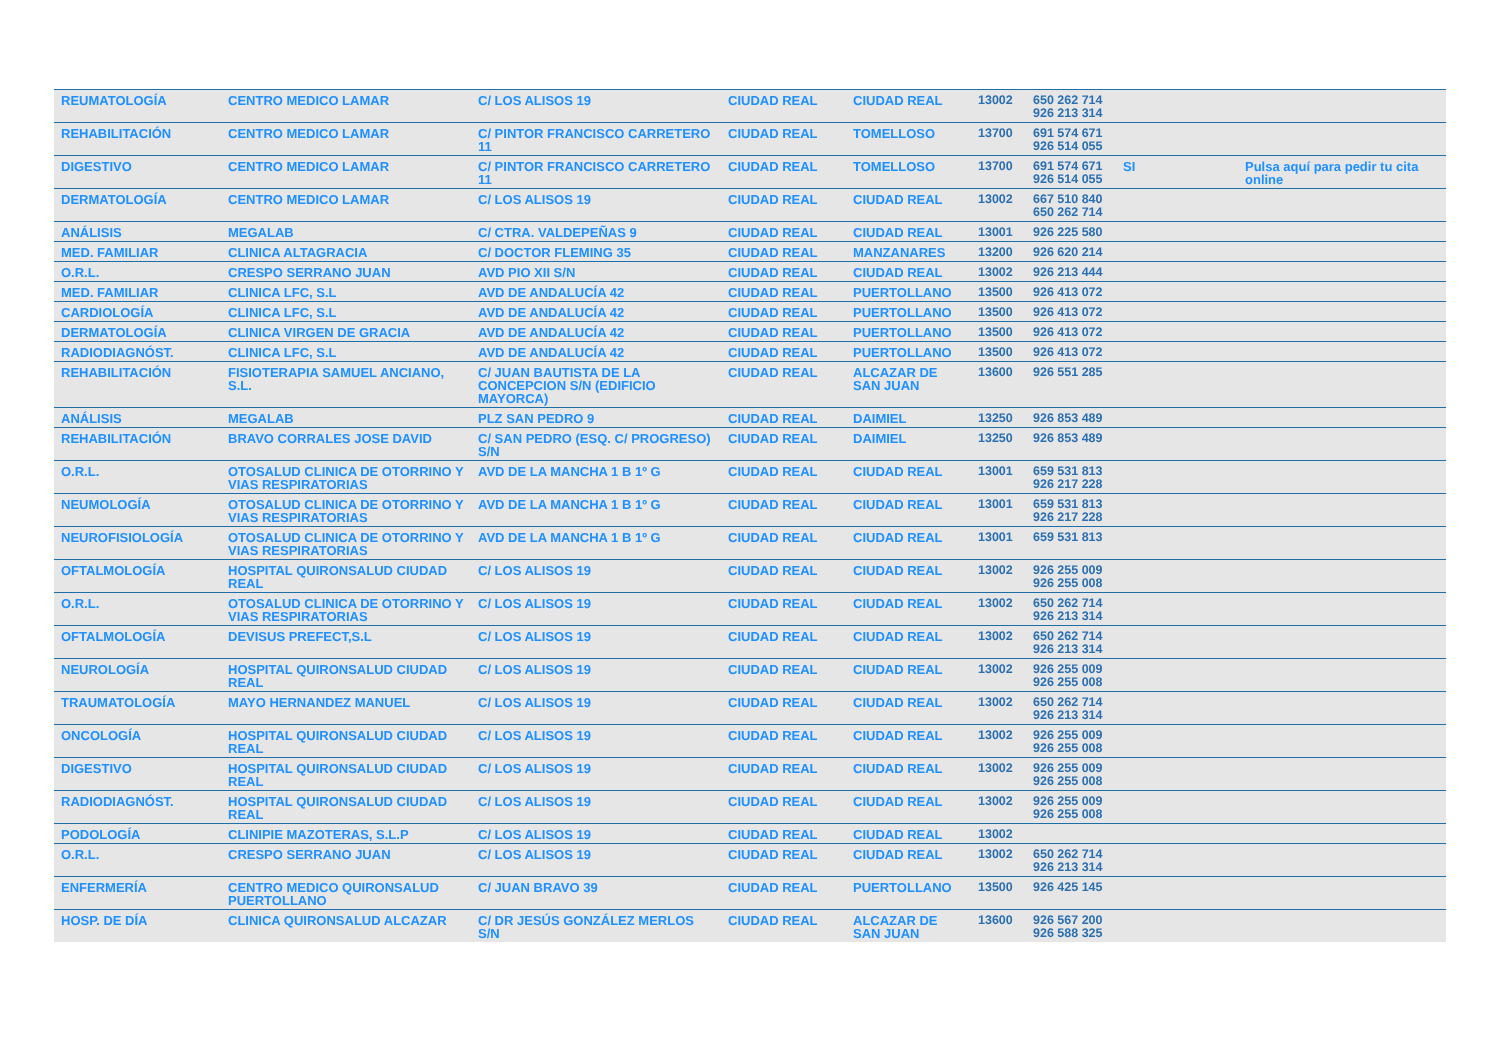| REUMATOLOGÍA | CENTRO MEDICO LAMAR | C/ LOS ALISOS 19 | CIUDAD REAL | CIUDAD REAL | 13002 | 650 262 714 926 213 314 | | |
| REHABILITACIÓN | CENTRO MEDICO LAMAR | C/ PINTOR FRANCISCO CARRETERO 11 | CIUDAD REAL | TOMELLOSO | 13700 | 691 574 671 926 514 055 | | |
| DIGESTIVO | CENTRO MEDICO LAMAR | C/ PINTOR FRANCISCO CARRETERO 11 | CIUDAD REAL | TOMELLOSO | 13700 | 691 574 671 926 514 055 | SI | Pulsa aquí para pedir tu cita online |
| DERMATOLOGÍA | CENTRO MEDICO LAMAR | C/ LOS ALISOS 19 | CIUDAD REAL | CIUDAD REAL | 13002 | 667 510 840 650 262 714 | | |
| ANÁLISIS | MEGALAB | C/ CTRA. VALDEPEÑAS 9 | CIUDAD REAL | CIUDAD REAL | 13001 | 926 225 580 | | |
| MED. FAMILIAR | CLINICA ALTAGRACIA | C/ DOCTOR FLEMING 35 | CIUDAD REAL | MANZANARES | 13200 | 926 620 214 | | |
| O.R.L. | CRESPO SERRANO JUAN | AVD PIO XII S/N | CIUDAD REAL | CIUDAD REAL | 13002 | 926 213 444 | | |
| MED. FAMILIAR | CLINICA LFC, S.L | AVD DE ANDALUCÍA 42 | CIUDAD REAL | PUERTOLLANO | 13500 | 926 413 072 | | |
| CARDIOLOGÍA | CLINICA LFC, S.L | AVD DE ANDALUCÍA 42 | CIUDAD REAL | PUERTOLLANO | 13500 | 926 413 072 | | |
| DERMATOLOGÍA | CLINICA VIRGEN DE GRACIA | AVD DE ANDALUCÍA 42 | CIUDAD REAL | PUERTOLLANO | 13500 | 926 413 072 | | |
| RADIODIAGNÓST. | CLINICA LFC, S.L | AVD DE ANDALUCÍA 42 | CIUDAD REAL | PUERTOLLANO | 13500 | 926 413 072 | | |
| REHABILITACIÓN | FISIOTERAPIA SAMUEL ANCIANO, S.L. | C/ JUAN BAUTISTA DE LA CONCEPCION S/N (EDIFICIO MAYORCA) | CIUDAD REAL | ALCAZAR DE SAN JUAN | 13600 | 926 551 285 | | |
| ANÁLISIS | MEGALAB | PLZ SAN PEDRO 9 | CIUDAD REAL | DAIMIEL | 13250 | 926 853 489 | | |
| REHABILITACIÓN | BRAVO CORRALES JOSE DAVID | C/ SAN PEDRO (ESQ. C/ PROGRESO) S/N | CIUDAD REAL | DAIMIEL | 13250 | 926 853 489 | | |
| O.R.L. | OTOSALUD CLINICA DE OTORRINO Y VIAS RESPIRATORIAS | AVD DE LA MANCHA 1 B 1º G | CIUDAD REAL | CIUDAD REAL | 13001 | 659 531 813 926 217 228 | | |
| NEUMOLOGÍA | OTOSALUD CLINICA DE OTORRINO Y VIAS RESPIRATORIAS | AVD DE LA MANCHA 1 B 1º G | CIUDAD REAL | CIUDAD REAL | 13001 | 659 531 813 926 217 228 | | |
| NEUROFISIOLOGÍA | OTOSALUD CLINICA DE OTORRINO Y VIAS RESPIRATORIAS | AVD DE LA MANCHA 1 B 1º G | CIUDAD REAL | CIUDAD REAL | 13001 | 659 531 813 | | |
| OFTALMOLOGÍA | HOSPITAL QUIRONSALUD CIUDAD REAL | C/ LOS ALISOS 19 | CIUDAD REAL | CIUDAD REAL | 13002 | 926 255 009 926 255 008 | | |
| O.R.L. | OTOSALUD CLINICA DE OTORRINO Y VIAS RESPIRATORIAS | C/ LOS ALISOS 19 | CIUDAD REAL | CIUDAD REAL | 13002 | 650 262 714 926 213 314 | | |
| OFTALMOLOGÍA | DEVISUS PREFECT,S.L | C/ LOS ALISOS 19 | CIUDAD REAL | CIUDAD REAL | 13002 | 650 262 714 926 213 314 | | |
| NEUROLOGÍA | HOSPITAL QUIRONSALUD CIUDAD REAL | C/ LOS ALISOS 19 | CIUDAD REAL | CIUDAD REAL | 13002 | 926 255 009 926 255 008 | | |
| TRAUMATOLOGÍA | MAYO HERNANDEZ MANUEL | C/ LOS ALISOS 19 | CIUDAD REAL | CIUDAD REAL | 13002 | 650 262 714 926 213 314 | | |
| ONCOLOGÍA | HOSPITAL QUIRONSALUD CIUDAD REAL | C/ LOS ALISOS 19 | CIUDAD REAL | CIUDAD REAL | 13002 | 926 255 009 926 255 008 | | |
| DIGESTIVO | HOSPITAL QUIRONSALUD CIUDAD REAL | C/ LOS ALISOS 19 | CIUDAD REAL | CIUDAD REAL | 13002 | 926 255 009 926 255 008 | | |
| RADIODIAGNÓST. | HOSPITAL QUIRONSALUD CIUDAD REAL | C/ LOS ALISOS 19 | CIUDAD REAL | CIUDAD REAL | 13002 | 926 255 009 926 255 008 | | |
| PODOLOGÍA | CLINIPIE MAZOTERAS, S.L.P | C/ LOS ALISOS 19 | CIUDAD REAL | CIUDAD REAL | 13002 | | | |
| O.R.L. | CRESPO SERRANO JUAN | C/ LOS ALISOS 19 | CIUDAD REAL | CIUDAD REAL | 13002 | 650 262 714 926 213 314 | | |
| ENFERMERÍA | CENTRO MEDICO QUIRONSALUD PUERTOLLANO | C/ JUAN BRAVO 39 | CIUDAD REAL | PUERTOLLANO | 13500 | 926 425 145 | | |
| HOSP. DE DÍA | CLINICA QUIRONSALUD ALCAZAR | C/ DR JESÚS GONZÁLEZ MERLOS S/N | CIUDAD REAL | ALCAZAR DE SAN JUAN | 13600 | 926 567 200 926 588 325 | | |